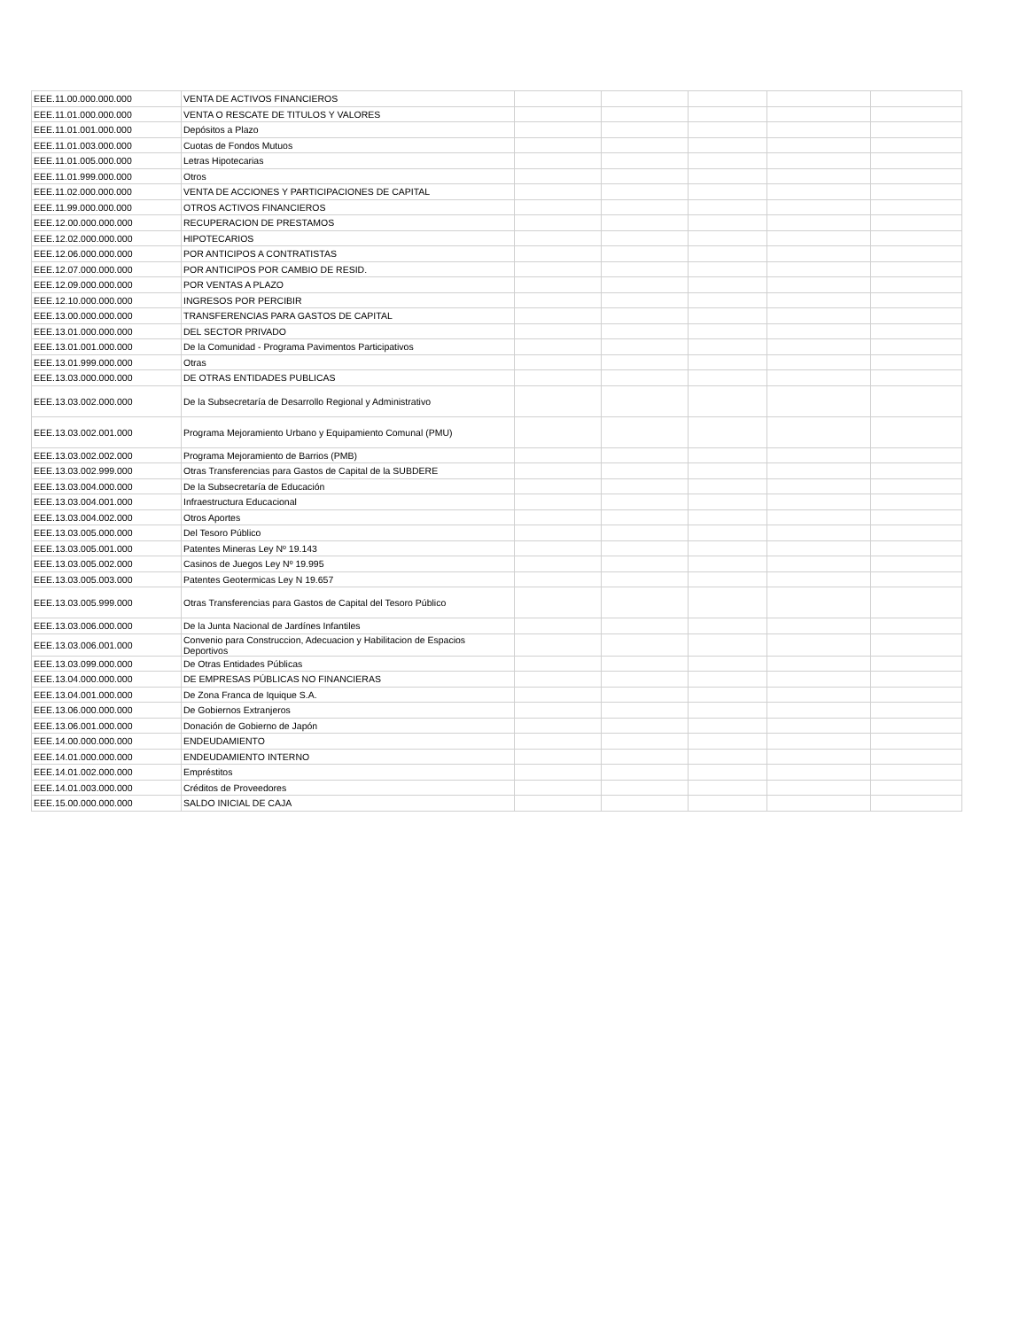| EEE.11.00.000.000.000 | VENTA DE ACTIVOS FINANCIEROS | | | | | |
| EEE.11.01.000.000.000 | VENTA O RESCATE DE TITULOS Y VALORES | | | | | |
| EEE.11.01.001.000.000 | Depósitos a Plazo | | | | | |
| EEE.11.01.003.000.000 | Cuotas de Fondos Mutuos | | | | | |
| EEE.11.01.005.000.000 | Letras Hipotecarias | | | | | |
| EEE.11.01.999.000.000 | Otros | | | | | |
| EEE.11.02.000.000.000 | VENTA DE ACCIONES Y PARTICIPACIONES DE CAPITAL | | | | | |
| EEE.11.99.000.000.000 | OTROS ACTIVOS FINANCIEROS | | | | | |
| EEE.12.00.000.000.000 | RECUPERACION DE PRESTAMOS | | | | | |
| EEE.12.02.000.000.000 | HIPOTECARIOS | | | | | |
| EEE.12.06.000.000.000 | POR ANTICIPOS A CONTRATISTAS | | | | | |
| EEE.12.07.000.000.000 | POR ANTICIPOS POR CAMBIO DE RESID. | | | | | |
| EEE.12.09.000.000.000 | POR VENTAS A PLAZO | | | | | |
| EEE.12.10.000.000.000 | INGRESOS POR PERCIBIR | | | | | |
| EEE.13.00.000.000.000 | TRANSFERENCIAS PARA GASTOS DE CAPITAL | | | | | |
| EEE.13.01.000.000.000 | DEL SECTOR PRIVADO | | | | | |
| EEE.13.01.001.000.000 | De la Comunidad - Programa Pavimentos Participativos | | | | | |
| EEE.13.01.999.000.000 | Otras | | | | | |
| EEE.13.03.000.000.000 | DE OTRAS ENTIDADES PUBLICAS | | | | | |
| EEE.13.03.002.000.000 | De la Subsecretaría de Desarrollo Regional y Administrativo | | | | | |
| EEE.13.03.002.001.000 | Programa Mejoramiento Urbano y Equipamiento Comunal (PMU) | | | | | |
| EEE.13.03.002.002.000 | Programa Mejoramiento de Barrios (PMB) | | | | | |
| EEE.13.03.002.999.000 | Otras Transferencias para Gastos de Capital de la SUBDERE | | | | | |
| EEE.13.03.004.000.000 | De la Subsecretaría de Educación | | | | | |
| EEE.13.03.004.001.000 | Infraestructura Educacional | | | | | |
| EEE.13.03.004.002.000 | Otros Aportes | | | | | |
| EEE.13.03.005.000.000 | Del Tesoro Público | | | | | |
| EEE.13.03.005.001.000 | Patentes Mineras Ley Nº 19.143 | | | | | |
| EEE.13.03.005.002.000 | Casinos de Juegos Ley Nº 19.995 | | | | | |
| EEE.13.03.005.003.000 | Patentes Geotermicas Ley N 19.657 | | | | | |
| EEE.13.03.005.999.000 | Otras Transferencias para Gastos de Capital del Tesoro Público | | | | | |
| EEE.13.03.006.000.000 | De la Junta Nacional de Jardínes Infantiles | | | | | |
| EEE.13.03.006.001.000 | Convenio para Construccion, Adecuacion y Habilitacion de Espacios Deportivos | | | | | |
| EEE.13.03.099.000.000 | De Otras Entidades Públicas | | | | | |
| EEE.13.04.000.000.000 | DE EMPRESAS PÚBLICAS NO FINANCIERAS | | | | | |
| EEE.13.04.001.000.000 | De Zona Franca de Iquique S.A. | | | | | |
| EEE.13.06.000.000.000 | De Gobiernos Extranjeros | | | | | |
| EEE.13.06.001.000.000 | Donación de Gobierno de Japón | | | | | |
| EEE.14.00.000.000.000 | ENDEUDAMIENTO | | | | | |
| EEE.14.01.000.000.000 | ENDEUDAMIENTO INTERNO | | | | | |
| EEE.14.01.002.000.000 | Empréstitos | | | | | |
| EEE.14.01.003.000.000 | Créditos de Proveedores | | | | | |
| EEE.15.00.000.000.000 | SALDO INICIAL DE CAJA | | | | | |